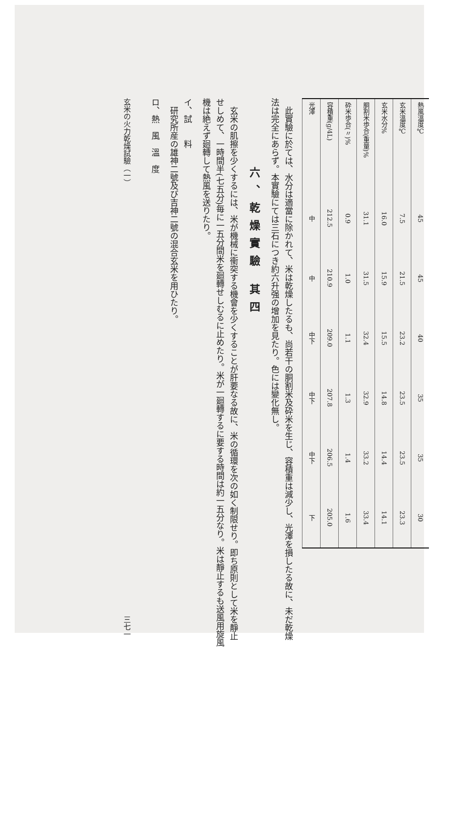| 熱風溫度℃ | 45 | 45 | 40 | 35 | 35 | 30 |
| 玄米溫度℃ | 7.5 | 21.5 | 23.2 | 23.5 | 23.5 | 23.3 |
| 玄米水分% | 16.0 | 15.9 | 15.5 | 14.8 | 14.4 | 14.1 |
| 胴割米歩合(重量)% | 31.1 | 31.5 | 32.4 | 32.9 | 33.2 | 33.4 |
| 砕米歩合(〃)% | 0.9 | 1.0 | 1.1 | 1.3 | 1.4 | 1.6 |
| 容積重(g/4L) | 212.5 | 210.9 | 209.0 | 207.8 | 206.5 | 205.0 |
| 光澤 | 中 | 中 | 中下 | 中下 | 中下 | 下 |
此實驗に於ては、水分は適當に除かれて、米は乾燥したるも、尚若干の胴割米及砕米を生じ、容積重は減少し、光澤を損したる故に、未だ乾燥法は完全にあらず。本實驗にては三石につき約六升强の增加を見たり。色には變化無し。
六、乾燥實驗 其四
玄米の肌擦を少くするには、米が機械に衝突する機會を少くすることが肝要なる故に、米の循環を次の如く制限せり。即ち原則として米を靜止せしめて、一時間半(七五分)毎に一五分間米を廻轉せしむるに止めたり。米が一廻轉するに要する時間は約一五分なり。米は靜止するも送風用旋風機は絶えず廻轉して熱風を送りたり。
イ、試　　料
研究所産の雄神二號及び吉神二號の混合玄米を用ひたり。
ロ、熱　風　溫　度
玄米の火力乾燥試驗（一） 三七一